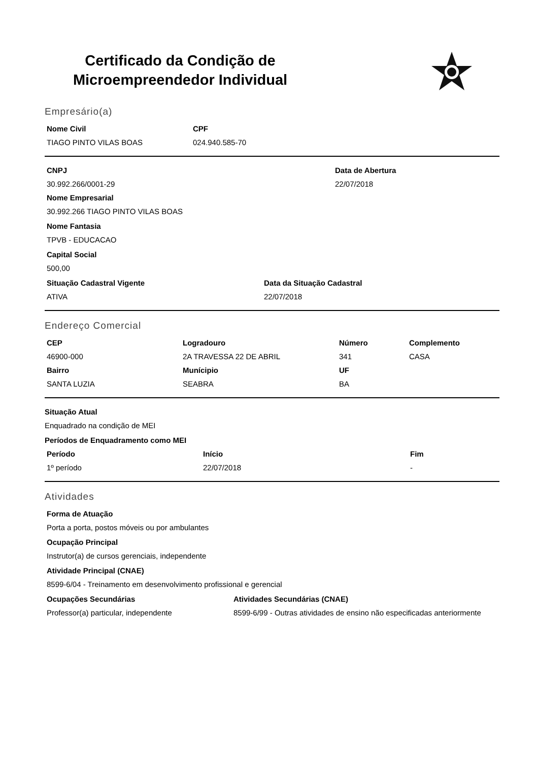Certificado da Condição de
Microempreendedor Individual
Empresário(a)
| Nome Civil | CPF |
| --- | --- |
| TIAGO PINTO VILAS BOAS | 024.940.585-70 |
| CNPJ | Data de Abertura |
| --- | --- |
| 30.992.266/0001-29 | 22/07/2018 |
Nome Empresarial
30.992.266 TIAGO PINTO VILAS BOAS
Nome Fantasia
TPVB - EDUCACAO
Capital Social
500,00
| Situação Cadastral Vigente | Data da Situação Cadastral |
| --- | --- |
| ATIVA | 22/07/2018 |
Endereço Comercial
| CEP | Logradouro | Número | Complemento |
| --- | --- | --- | --- |
| 46900-000 | 2A TRAVESSA 22 DE ABRIL | 341 | CASA |
| Bairro | Munícipio | UF | |
| SANTA LUZIA | SEABRA | BA | |
Situação Atual
Enquadrado na condição de MEI
Períodos de Enquadramento como MEI
| Período | Início | Fim |
| --- | --- | --- |
| 1º período | 22/07/2018 | - |
Atividades
Forma de Atuação
Porta a porta, postos móveis ou por ambulantes
Ocupação Principal
Instrutor(a) de cursos gerenciais, independente
Atividade Principal (CNAE)
8599-6/04 - Treinamento em desenvolvimento profissional e gerencial
| Ocupações Secundárias | Atividades Secundárias (CNAE) |
| --- | --- |
| Professor(a) particular, independente | 8599-6/99 - Outras atividades de ensino não especificadas anteriormente |